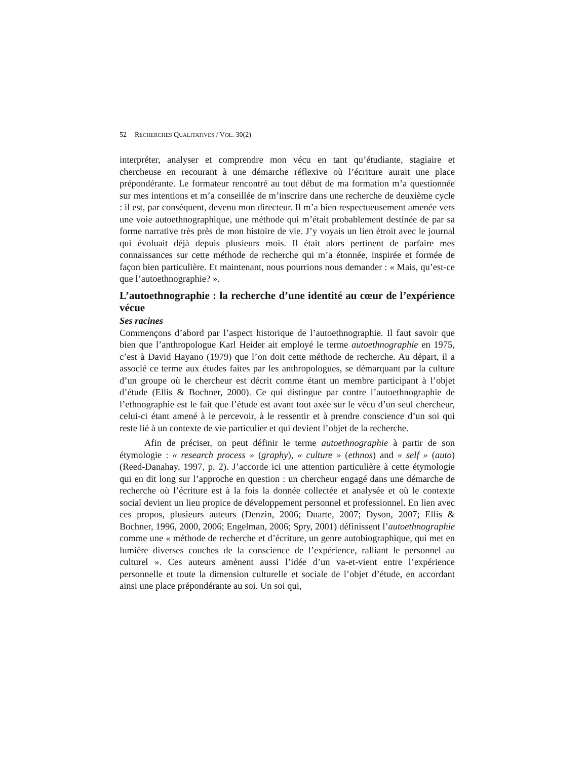52 RECHERCHES QUALITATIVES / VOL. 30(2)
interpréter, analyser et comprendre mon vécu en tant qu’étudiante, stagiaire et chercheuse en recourant à une démarche réflexive où l’écriture aurait une place prépondérante. Le formateur rencontré au tout début de ma formation m’a questionnée sur mes intentions et m’a conseillée de m’inscrire dans une recherche de deuxième cycle : il est, par conséquent, devenu mon directeur. Il m’a bien respectueusement amenée vers une voie autoethnographique, une méthode qui m’était probablement destinée de par sa forme narrative très près de mon histoire de vie. J’y voyais un lien étroit avec le journal qui évoluait déjà depuis plusieurs mois. Il était alors pertinent de parfaire mes connaissances sur cette méthode de recherche qui m’a étonnée, inspirée et formée de façon bien particulière. Et maintenant, nous pourrions nous demander : « Mais, qu’est-ce que l’autoethnographie? ».
L’autoethnographie : la recherche d’une identité au cœur de l’expérience vécue
Ses racines
Commençons d’abord par l’aspect historique de l’autoethnographie. Il faut savoir que bien que l’anthropologue Karl Heider ait employé le terme autoethnographie en 1975, c’est à David Hayano (1979) que l’on doit cette méthode de recherche. Au départ, il a associé ce terme aux études faites par les anthropologues, se démarquant par la culture d’un groupe où le chercheur est décrit comme étant un membre participant à l’objet d’étude (Ellis & Bochner, 2000). Ce qui distingue par contre l’autoethnographie de l’ethnographie est le fait que l’étude est avant tout axée sur le vécu d’un seul chercheur, celui-ci étant amené à le percevoir, à le ressentir et à prendre conscience d’un soi qui reste lié à un contexte de vie particulier et qui devient l’objet de la recherche.
Afin de préciser, on peut définir le terme autoethnographie à partir de son étymologie : « research process » (graphy), « culture » (ethnos) and « self » (auto) (Reed-Danahay, 1997, p. 2). J’accorde ici une attention particulière à cette étymologie qui en dit long sur l’approche en question : un chercheur engagé dans une démarche de recherche où l’écriture est à la fois la donnée collectée et analysée et où le contexte social devient un lieu propice de développement personnel et professionnel. En lien avec ces propos, plusieurs auteurs (Denzin, 2006; Duarte, 2007; Dyson, 2007; Ellis & Bochner, 1996, 2000, 2006; Engelman, 2006; Spry, 2001) définissent l’autoethnographie comme une « méthode de recherche et d’écriture, un genre autobiographique, qui met en lumière diverses couches de la conscience de l’expérience, ralliant le personnel au culturel ». Ces auteurs amènent aussi l’idée d’un va-et-vient entre l’expérience personnelle et toute la dimension culturelle et sociale de l’objet d’étude, en accordant ainsi une place prépondérante au soi. Un soi qui,